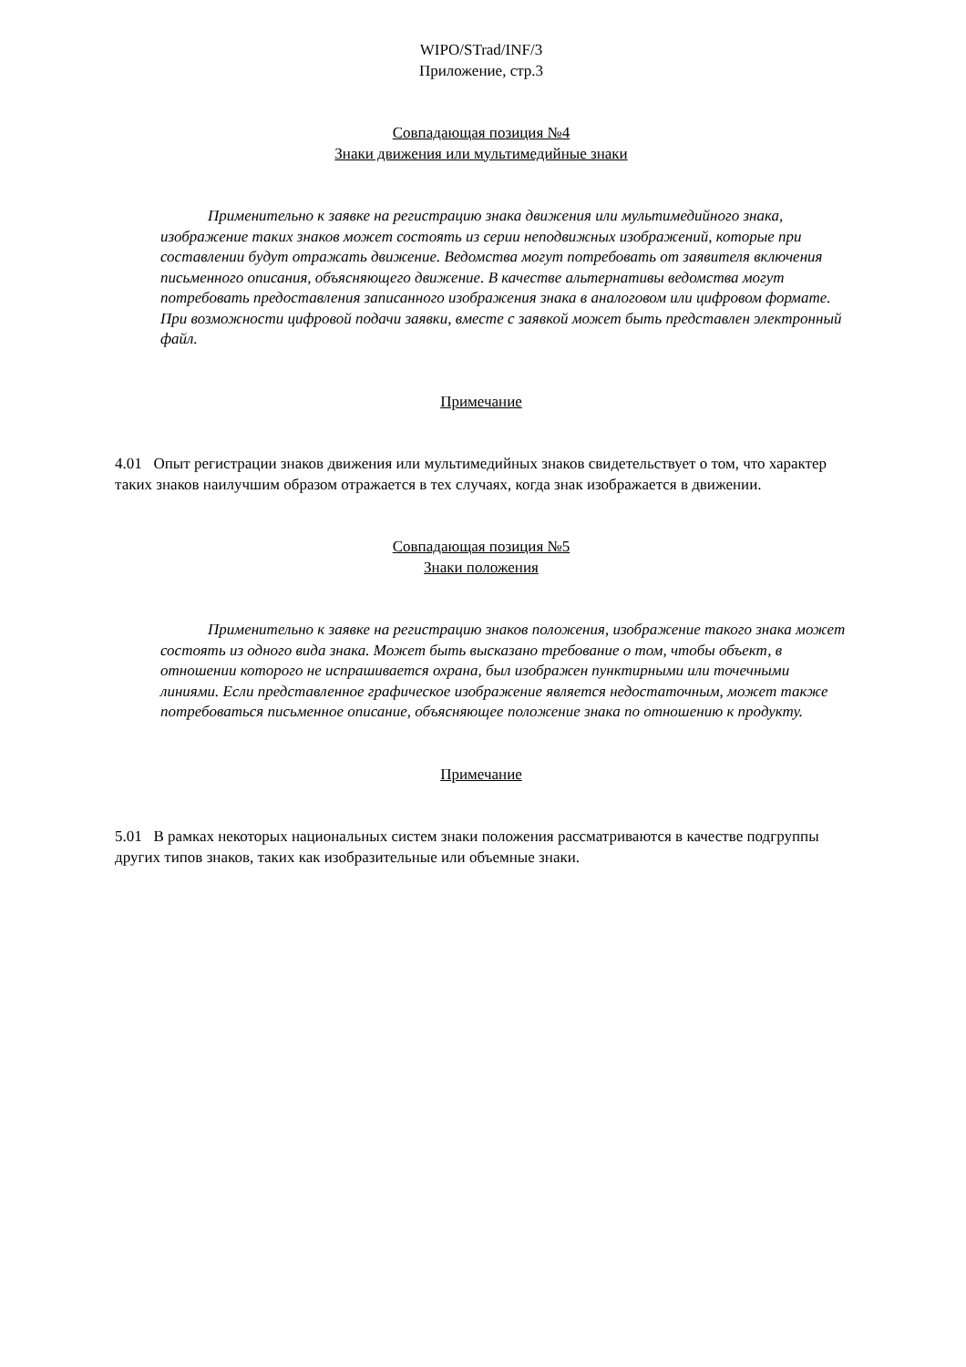WIPO/STrad/INF/3
Приложение, стр.3
Совпадающая позиция №4
Знаки движения или мультимедийные знаки
Применительно к заявке на регистрацию знака движения или мультимедийного знака, изображение таких знаков может состоять из серии неподвижных изображений, которые при составлении будут отражать движение. Ведомства могут потребовать от заявителя включения письменного описания, объясняющего движение. В качестве альтернативы ведомства могут потребовать предоставления записанного изображения знака в аналоговом или цифровом формате. При возможности цифровой подачи заявки, вместе с заявкой может быть представлен электронный файл.
Примечание
4.01 Опыт регистрации знаков движения или мультимедийных знаков свидетельствует о том, что характер таких знаков наилучшим образом отражается в тех случаях, когда знак изображается в движении.
Совпадающая позиция №5
Знаки положения
Применительно к заявке на регистрацию знаков положения, изображение такого знака может состоять из одного вида знака. Может быть высказано требование о том, чтобы объект, в отношении которого не испрашивается охрана, был изображен пунктирными или точечными линиями. Если представленное графическое изображение является недостаточным, может также потребоваться письменное описание, объясняющее положение знака по отношению к продукту.
Примечание
5.01 В рамках некоторых национальных систем знаки положения рассматриваются в качестве подгруппы других типов знаков, таких как изобразительные или объемные знаки.